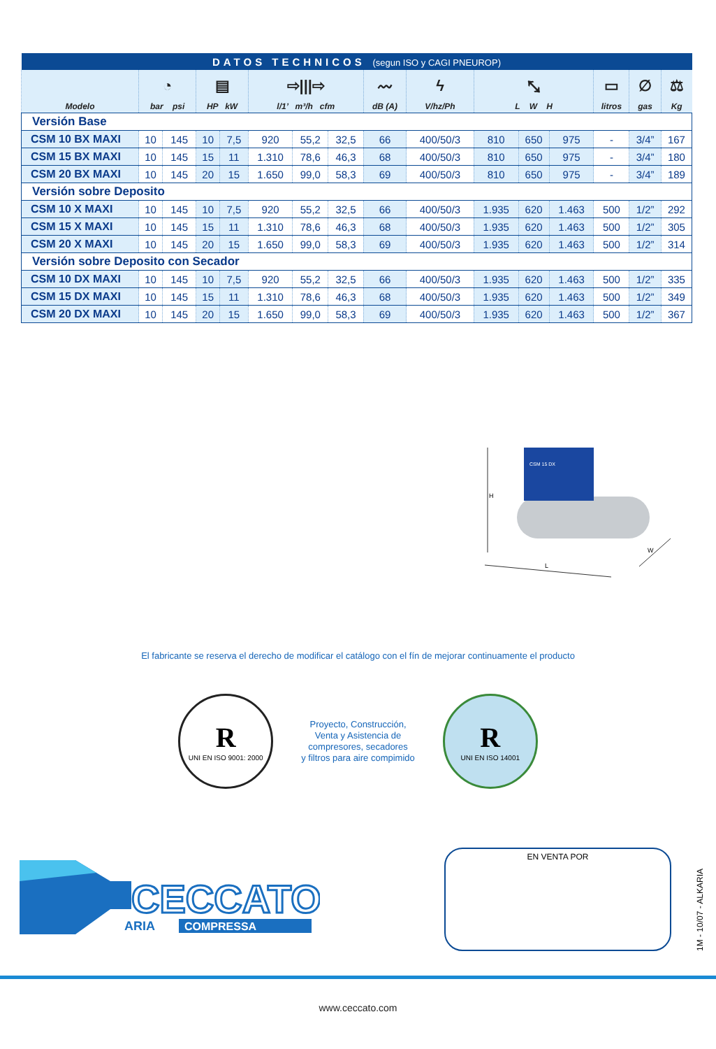| DATOS TECHNICOS (segun ISO y CAGI PNEUROP) | | | | | | | | | | | | | | | |
| Modelo | ◔ bar psi | | ▤ HP kW | | ⇨///⇨ l/1’ m³/h cfm | | | 〰 dB (A) | ϟ V/hz/Ph | ⤡ L W H | | | ▭ litros | ∅ gas | ⚖ Kg |
| Versión Base | | | | | | | | | | | | | | | |
| CSM 10 BX MAXI | 10 | 145 | 10 | 7,5 | 920 | 55,2 | 32,5 | 66 | 400/50/3 | 810 | 650 | 975 | - | 3/4” | 167 |
| CSM 15 BX MAXI | 10 | 145 | 15 | 11 | 1.310 | 78,6 | 46,3 | 68 | 400/50/3 | 810 | 650 | 975 | - | 3/4” | 180 |
| CSM 20 BX MAXI | 10 | 145 | 20 | 15 | 1.650 | 99,0 | 58,3 | 69 | 400/50/3 | 810 | 650 | 975 | - | 3/4” | 189 |
| Versión sobre Deposito | | | | | | | | | | | | | | | |
| CSM 10 X MAXI | 10 | 145 | 10 | 7,5 | 920 | 55,2 | 32,5 | 66 | 400/50/3 | 1.935 | 620 | 1.463 | 500 | 1/2” | 292 |
| CSM 15 X MAXI | 10 | 145 | 15 | 11 | 1.310 | 78,6 | 46,3 | 68 | 400/50/3 | 1.935 | 620 | 1.463 | 500 | 1/2” | 305 |
| CSM 20 X MAXI | 10 | 145 | 20 | 15 | 1.650 | 99,0 | 58,3 | 69 | 400/50/3 | 1.935 | 620 | 1.463 | 500 | 1/2” | 314 |
| Versión sobre Deposito con Secador | | | | | | | | | | | | | | | |
| CSM 10 DX MAXI | 10 | 145 | 10 | 7,5 | 920 | 55,2 | 32,5 | 66 | 400/50/3 | 1.935 | 620 | 1.463 | 500 | 1/2” | 335 |
| CSM 15 DX MAXI | 10 | 145 | 15 | 11 | 1.310 | 78,6 | 46,3 | 68 | 400/50/3 | 1.935 | 620 | 1.463 | 500 | 1/2” | 349 |
| CSM 20 DX MAXI | 10 | 145 | 20 | 15 | 1.650 | 99,0 | 58,3 | 69 | 400/50/3 | 1.935 | 620 | 1.463 | 500 | 1/2” | 367 |
H
CSM 15 DX
L
W
El fabricante se reserva el derecho de modificar el catálogo con el fín de mejorar continuamente el producto
R
UNI EN ISO 9001: 2000
Proyecto, Construcción,
Venta y Asistencia de
compresores, secadores
y filtros para aire compimido
R
UNI EN ISO 14001
CECCATO
ARIA
COMPRESSA
EN VENTA POR
1M - 10/07 - ALKARIA
www.ceccato.com